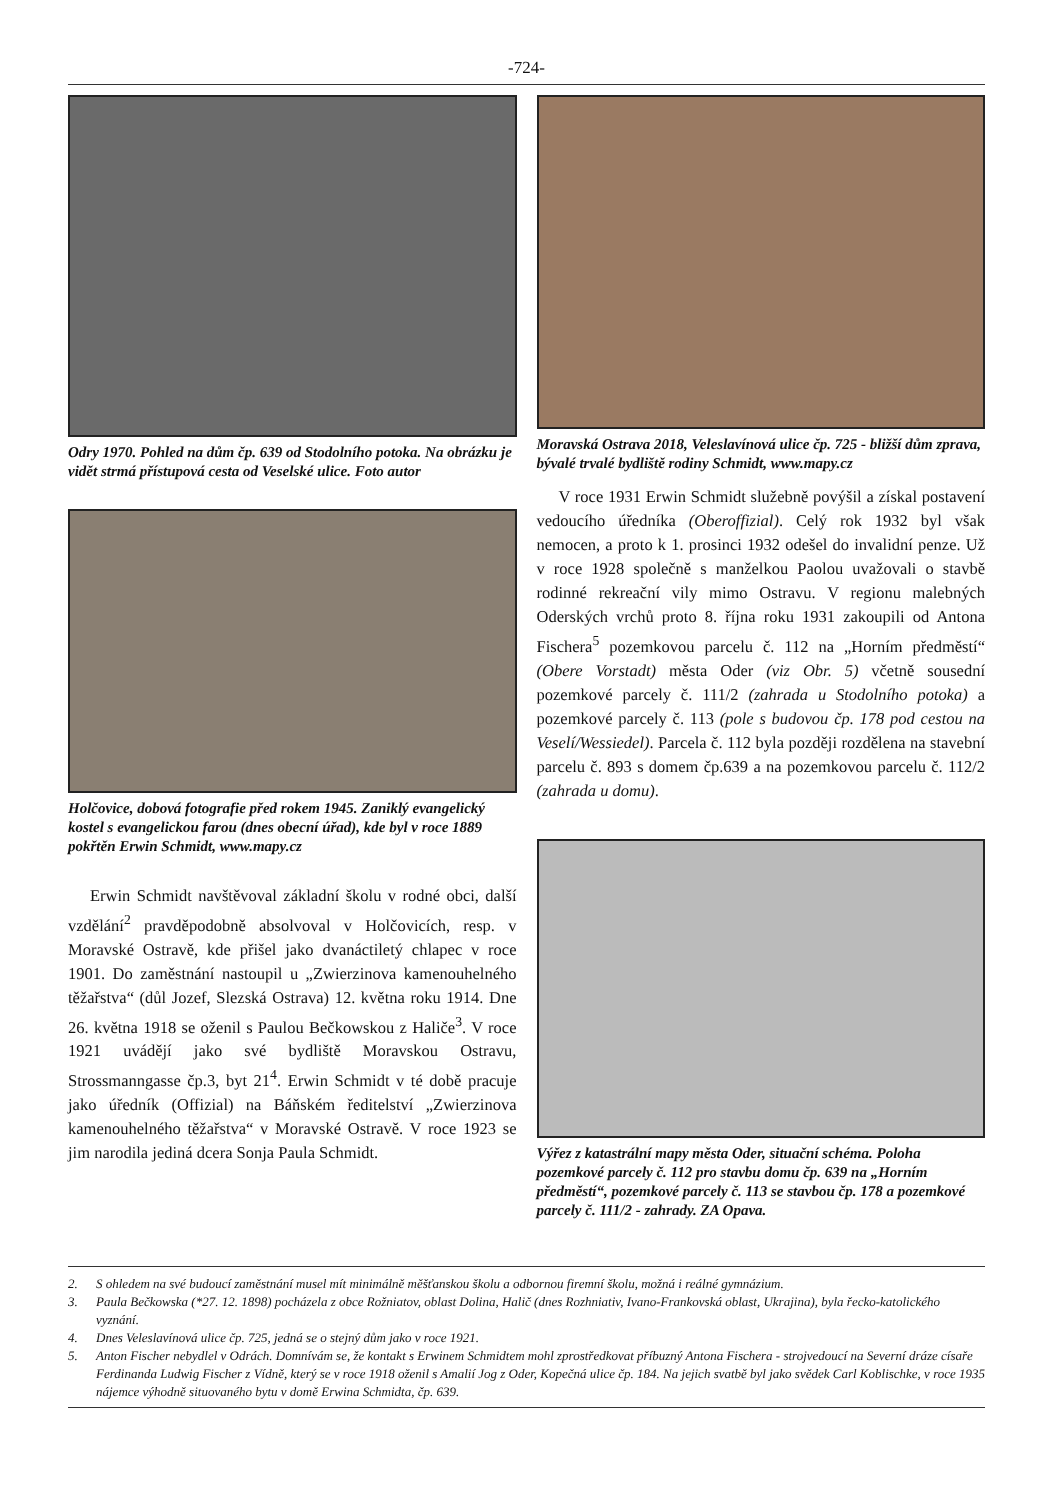-724-
Odry 1970. Pohled na dům čp. 639 od Stodolního potoka. Na obrázku je vidět strmá přístupová cesta od Veselské ulice. Foto autor
Holčovice, dobová fotografie před rokem 1945. Zaniklý evangelický kostel s evangelickou farou (dnes obecní úřad), kde byl v roce 1889 pokřtěn Erwin Schmidt, www.mapy.cz
Erwin Schmidt navštěvoval základní školu v rodné obci, další vzdělání<sup>2</sup> pravděpodobně absolvoval v Holčovicích, resp. v Moravské Ostravě, kde přišel jako dvanáctiletý chlapec v roce 1901. Do zaměstnání nastoupil u „Zwierzinova kamenouhelného těžařstva“ (důl Jozef, Slezská Ostrava) 12. května roku 1914. Dne 26. května 1918 se oženil s Paulou Bečkowskou z Haliče<sup>3</sup>. V roce 1921 uvádějí jako své bydliště Moravskou Ostravu, Strossmanngasse čp.3, byt 21<sup>4</sup>. Erwin Schmidt v té době pracuje jako úředník (Offizial) na Báňském ředitelství „Zwierzinova kamenouhelného těžařstva“ v Moravské Ostravě. V roce 1923 se jim narodila jediná dcera Sonja Paula Schmidt.
Moravská Ostrava 2018, Veleslavínová ulice čp. 725 - bližší dům zprava, bývalé trvalé bydliště rodiny Schmidt, www.mapy.cz
V roce 1931 Erwin Schmidt služebně povýšil a získal postavení vedoucího úředníka (Oberoffizial). Celý rok 1932 byl však nemocen, a proto k 1. prosinci 1932 odešel do invalidní penze. Už v roce 1928 společně s manželkou Paolou uvažovali o stavbě rodinné rekreační vily mimo Ostravu. V regionu malebných Oderských vrchů proto 8. října roku 1931 zakoupili od Antona Fischera<sup>5</sup> pozemkovou parcelu č. 112 na „Horním předměstí“ (Obere Vorstadt) města Oder (viz Obr. 5) včetně sousední pozemkové parcely č. 111/2 (zahrada u Stodolního potoka) a pozemkové parcely č. 113 (pole s budovou čp. 178 pod cestou na Veselí/Wessiedel). Parcela č. 112 byla později rozdělena na stavební parcelu č. 893 s domem čp.639 a na pozemkovou parcelu č. 112/2 (zahrada u domu).
Výřez z katastrální mapy města Oder, situační schéma. Poloha pozemkové parcely č. 112 pro stavbu domu čp. 639 na „Horním předměstí“, pozemkové parcely č. 113 se stavbou čp. 178 a pozemkové parcely č. 111/2 - zahrady. ZA Opava.
2. S ohledem na své budoucí zaměstnání musel mít minimálně měšťanskou školu a odbornou firemní školu, možná i reálné gymnázium.
3. Paula Bečkowska (*27. 12. 1898) pocházela z obce Rožniatov, oblast Dolina, Halič (dnes Rozhniativ, Ivano-Frankovská oblast, Ukrajina), byla řecko-katolického vyznání.
4. Dnes Veleslavínová ulice čp. 725, jedná se o stejný dům jako v roce 1921.
5. Anton Fischer nebydlel v Odrách. Domnívám se, že kontakt s Erwinem Schmidtem mohl zprostředkovat příbuzný Antona Fischera - strojvedoucí na Severní dráze císaře Ferdinanda Ludwig Fischer z Vídně, který se v roce 1918 oženil s Amalií Jog z Oder, Kopečná ulice čp. 184. Na jejich svatbě byl jako svědek Carl Koblischke, v roce 1935 nájemce výhodně situovaného bytu v domě Erwina Schmidta, čp. 639.